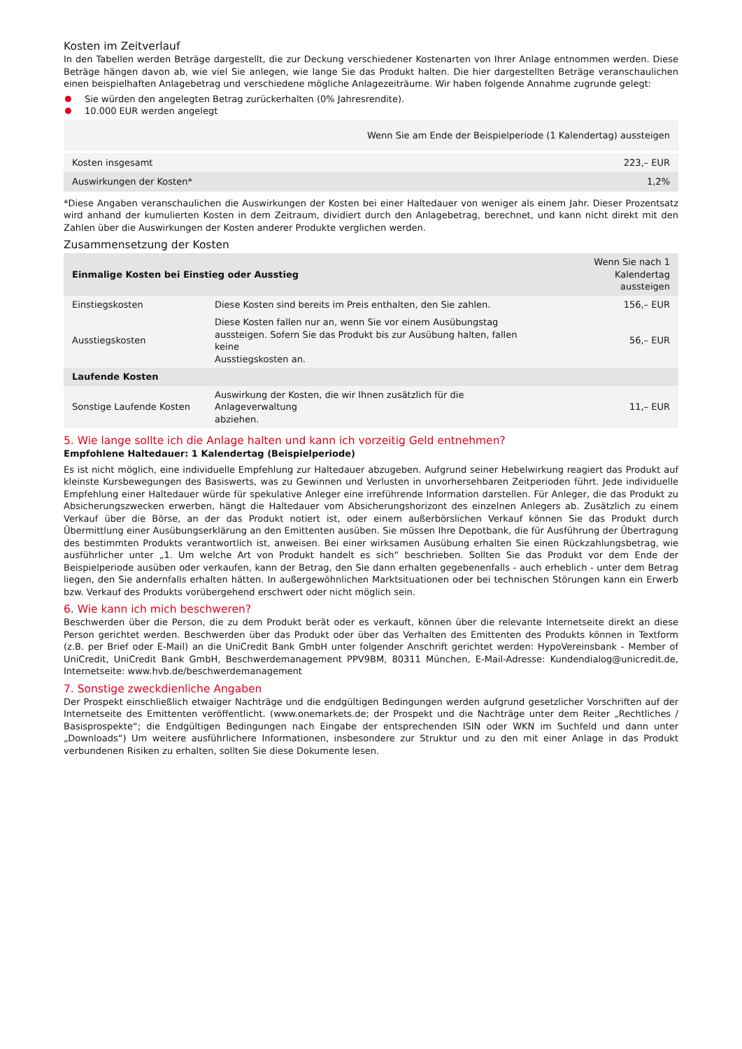Kosten im Zeitverlauf
In den Tabellen werden Beträge dargestellt, die zur Deckung verschiedener Kostenarten von Ihrer Anlage entnommen werden. Diese Beträge hängen davon ab, wie viel Sie anlegen, wie lange Sie das Produkt halten. Die hier dargestellten Beträge veranschaulichen einen beispielhaften Anlagebetrag und verschiedene mögliche Anlagezeiträume. Wir haben folgende Annahme zugrunde gelegt:
Sie würden den angelegten Betrag zurückerhalten (0% Jahresrendite).
10.000 EUR werden angelegt
| | Wenn Sie am Ende der Beispielperiode (1 Kalendertag) aussteigen |
| --- | --- |
| Kosten insgesamt | 223,– EUR |
| Auswirkungen der Kosten* | 1,2% |
*Diese Angaben veranschaulichen die Auswirkungen der Kosten bei einer Haltedauer von weniger als einem Jahr. Dieser Prozentsatz wird anhand der kumulierten Kosten in dem Zeitraum, dividiert durch den Anlagebetrag, berechnet, und kann nicht direkt mit den Zahlen über die Auswirkungen der Kosten anderer Produkte verglichen werden.
Zusammensetzung der Kosten
| Einmalige Kosten bei Einstieg oder Ausstieg | | Wenn Sie nach 1 Kalendertag aussteigen |
| --- | --- | --- |
| Einstiegskosten | Diese Kosten sind bereits im Preis enthalten, den Sie zahlen. | 156,– EUR |
| Ausstiegskosten | Diese Kosten fallen nur an, wenn Sie vor einem Ausübungstag aussteigen. Sofern Sie das Produkt bis zur Ausübung halten, fallen keine Ausstiegskosten an. | 56,– EUR |
| Laufende Kosten | | |
| Sonstige Laufende Kosten | Auswirkung der Kosten, die wir Ihnen zusätzlich für die Anlageverwaltung abziehen. | 11,– EUR |
5. Wie lange sollte ich die Anlage halten und kann ich vorzeitig Geld entnehmen?
Empfohlene Haltedauer: 1 Kalendertag (Beispielperiode)
Es ist nicht möglich, eine individuelle Empfehlung zur Haltedauer abzugeben. Aufgrund seiner Hebelwirkung reagiert das Produkt auf kleinste Kursbewegungen des Basiswerts, was zu Gewinnen und Verlusten in unvorhersehbaren Zeitperioden führt. Jede individuelle Empfehlung einer Haltedauer würde für spekulative Anleger eine irreführende Information darstellen. Für Anleger, die das Produkt zu Absicherungszwecken erwerben, hängt die Haltedauer vom Absicherungshorizont des einzelnen Anlegers ab. Zusätzlich zu einem Verkauf über die Börse, an der das Produkt notiert ist, oder einem außerbörslichen Verkauf können Sie das Produkt durch Übermittlung einer Ausübungserklärung an den Emittenten ausüben. Sie müssen Ihre Depotbank, die für Ausführung der Übertragung des bestimmten Produkts verantwortlich ist, anweisen. Bei einer wirksamen Ausübung erhalten Sie einen Rückzahlungsbetrag, wie ausführlicher unter „1. Um welche Art von Produkt handelt es sich“ beschrieben. Sollten Sie das Produkt vor dem Ende der Beispielperiode ausüben oder verkaufen, kann der Betrag, den Sie dann erhalten gegebenenfalls - auch erheblich - unter dem Betrag liegen, den Sie andernfalls erhalten hätten. In außergewöhnlichen Marktsituationen oder bei technischen Störungen kann ein Erwerb bzw. Verkauf des Produkts vorübergehend erschwert oder nicht möglich sein.
6. Wie kann ich mich beschweren?
Beschwerden über die Person, die zu dem Produkt berät oder es verkauft, können über die relevante Internetseite direkt an diese Person gerichtet werden. Beschwerden über das Produkt oder über das Verhalten des Emittenten des Produkts können in Textform (z.B. per Brief oder E-Mail) an die UniCredit Bank GmbH unter folgender Anschrift gerichtet werden: HypoVereinsbank - Member of UniCredit, UniCredit Bank GmbH, Beschwerdemanagement PPV9BM, 80311 München, E-Mail-Adresse: Kundendialog@unicredit.de, Internetseite: www.hvb.de/beschwerdemanagement
7. Sonstige zweckdienliche Angaben
Der Prospekt einschließlich etwaiger Nachträge und die endgültigen Bedingungen werden aufgrund gesetzlicher Vorschriften auf der Internetseite des Emittenten veröffentlicht. (www.onemarkets.de; der Prospekt und die Nachträge unter dem Reiter „Rechtliches / Basisprospekte“; die Endgültigen Bedingungen nach Eingabe der entsprechenden ISIN oder WKN im Suchfeld und dann unter „Downloads“) Um weitere ausführlichere Informationen, insbesondere zur Struktur und zu den mit einer Anlage in das Produkt verbundenen Risiken zu erhalten, sollten Sie diese Dokumente lesen.